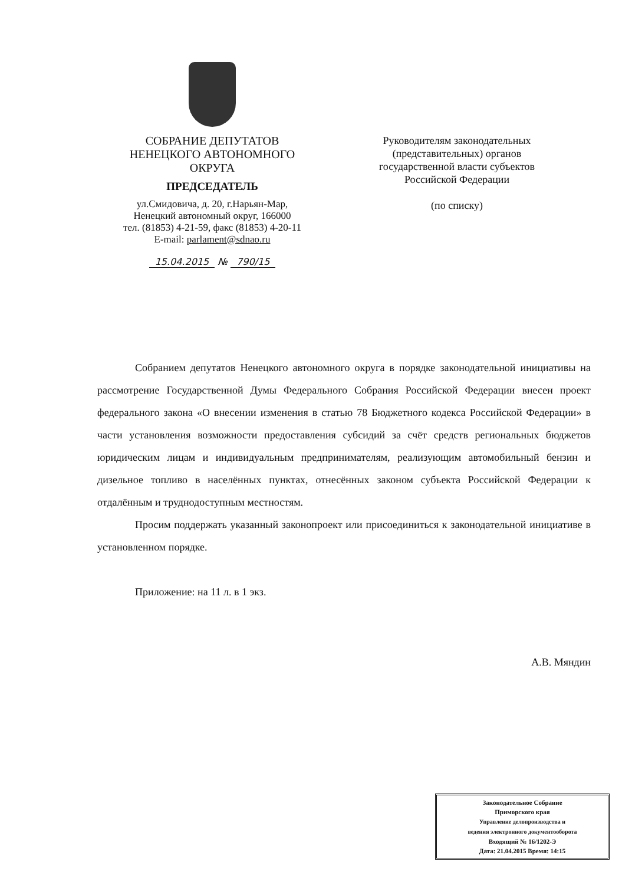СОБРАНИЕ ДЕПУТАТОВ
НЕНЕЦКОГО АВТОНОМНОГО
ОКРУГА
ПРЕДСЕДАТЕЛЬ
ул.Смидовича, д. 20, г.Нарьян-Мар,
Ненецкий автономный округ, 166000
тел. (81853) 4-21-59, факс (81853) 4-20-11
E-mail: parlament@sdnao.ru
15.04.2015 № 790/15
Руководителям законодательных (представительных) органов государственной власти субъектов Российской Федерации
(по списку)
Собранием депутатов Ненецкого автономного округа в порядке законодательной инициативы на рассмотрение Государственной Думы Федерального Собрания Российской Федерации внесен проект федерального закона «О внесении изменения в статью 78 Бюджетного кодекса Российской Федерации» в части установления возможности предоставления субсидий за счёт средств региональных бюджетов юридическим лицам и индивидуальным предпринимателям, реализующим автомобильный бензин и дизельное топливо в населённых пунктах, отнесённых законом субъекта Российской Федерации к отдалённым и труднодоступным местностям.
Просим поддержать указанный законопроект или присоединиться к законодательной инициативе в установленном порядке.
Приложение: на 11 л. в 1 экз.
А.В. Мяндин
Законодательное Собрание
Приморского края
Управление делопроизводства и
ведения электронного документооборота
Входящий № 16/1202-Э
Дата: 21.04.2015 Время: 14:15